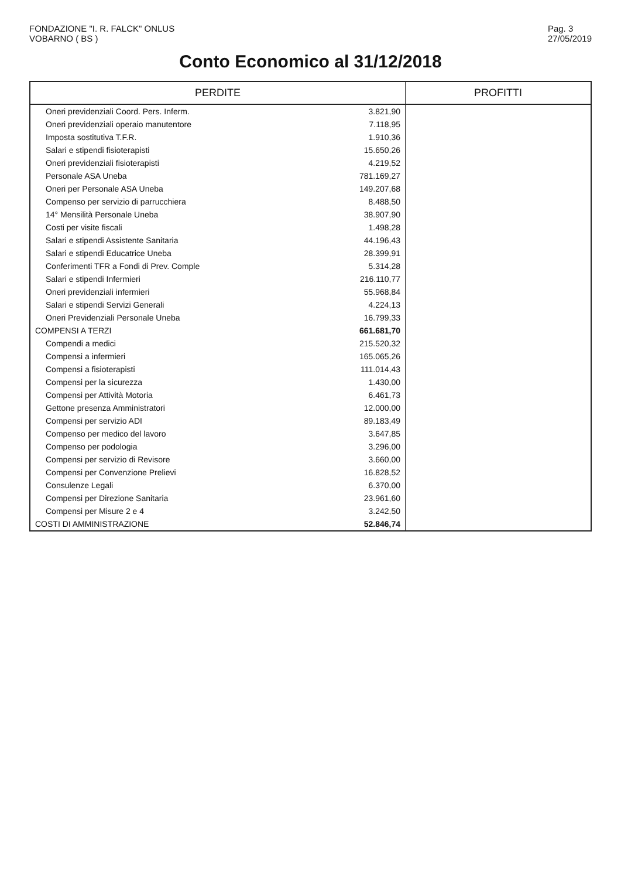FONDAZIONE "I. R. FALCK" ONLUS
VOBARNO ( BS )
Pag. 3
27/05/2019
Conto Economico al 31/12/2018
| PERDITE | | PROFITTI |
| --- | --- | --- |
| Oneri previdenziali Coord. Pers. Inferm. | 3.821,90 | |
| Oneri previdenziali operaio manutentore | 7.118,95 | |
| Imposta sostitutiva T.F.R. | 1.910,36 | |
| Salari e stipendi fisioterapisti | 15.650,26 | |
| Oneri previdenziali fisioterapisti | 4.219,52 | |
| Personale ASA Uneba | 781.169,27 | |
| Oneri per Personale ASA Uneba | 149.207,68 | |
| Compenso per servizio di parrucchiera | 8.488,50 | |
| 14° Mensilità Personale Uneba | 38.907,90 | |
| Costi per visite fiscali | 1.498,28 | |
| Salari e stipendi Assistente Sanitaria | 44.196,43 | |
| Salari e stipendi Educatrice Uneba | 28.399,91 | |
| Conferimenti TFR a Fondi di Prev. Comple | 5.314,28 | |
| Salari e stipendi Infermieri | 216.110,77 | |
| Oneri previdenziali infermieri | 55.968,84 | |
| Salari e stipendi Servizi Generali | 4.224,13 | |
| Oneri Previdenziali Personale Uneba | 16.799,33 | |
| COMPENSI A TERZI | 661.681,70 | |
| Compendi a medici | 215.520,32 | |
| Compensi a infermieri | 165.065,26 | |
| Compensi a fisioterapisti | 111.014,43 | |
| Compensi per la sicurezza | 1.430,00 | |
| Compensi per Attività Motoria | 6.461,73 | |
| Gettone presenza Amministratori | 12.000,00 | |
| Compensi per servizio ADI | 89.183,49 | |
| Compenso per medico del lavoro | 3.647,85 | |
| Compenso per podologia | 3.296,00 | |
| Compensi per servizio di Revisore | 3.660,00 | |
| Compensi per Convenzione Prelievi | 16.828,52 | |
| Consulenze Legali | 6.370,00 | |
| Compensi per Direzione Sanitaria | 23.961,60 | |
| Compensi per Misure 2 e 4 | 3.242,50 | |
| COSTI DI AMMINISTRAZIONE | 52.846,74 | |